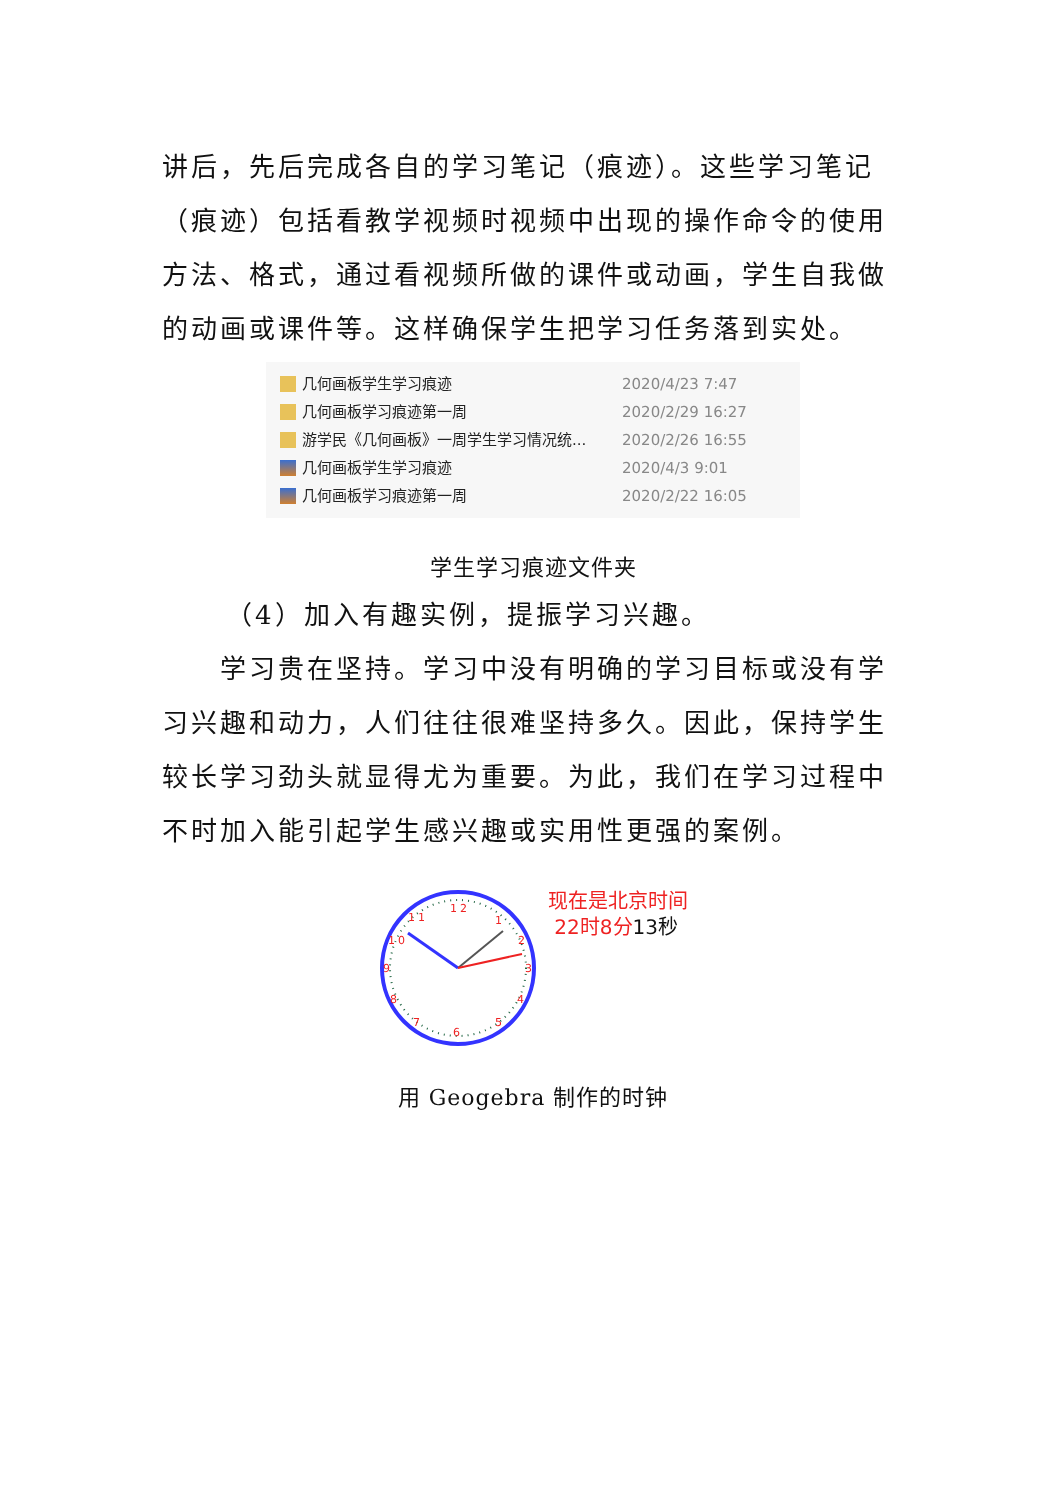讲后，先后完成各自的学习笔记（痕迹）。这些学习笔记（痕迹）包括看教学视频时视频中出现的操作命令的使用方法、格式，通过看视频所做的课件或动画，学生自我做的动画或课件等。这样确保学生把学习任务落到实处。
几何画板学生学习痕迹 2020/4/23 7:47
几何画板学习痕迹第一周 2020/2/29 16:27
游学民《几何画板》一周学生学习情况统... 2020/2/26 16:55
几何画板学生学习痕迹 2020/4/3 9:01
几何画板学习痕迹第一周 2020/2/22 16:05
学生学习痕迹文件夹
（4）加入有趣实例，提振学习兴趣。
学习贵在坚持。学习中没有明确的学习目标或没有学习兴趣和动力，人们往往很难坚持多久。因此，保持学生较长学习劲头就显得尤为重要。为此，我们在学习过程中不时加入能引起学生感兴趣或实用性更强的案例。
12
1
2
3
4
5
6
7
8
9
10
11
现在是北京时间
22时8分13秒
用 Geogebra 制作的时钟